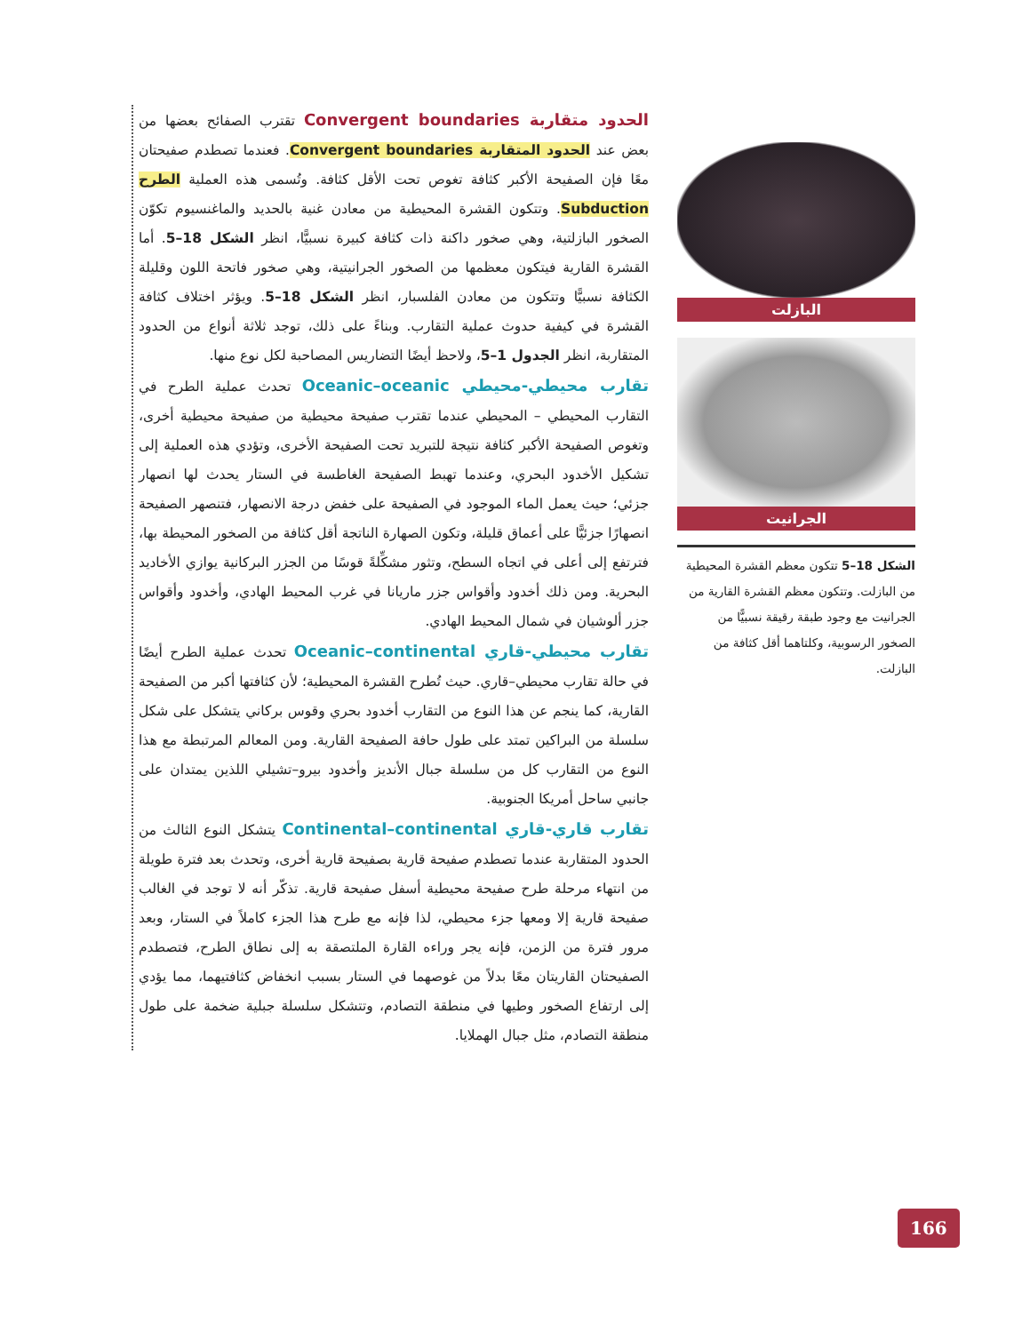الحدود متقاربة Convergent boundaries تقترب الصفائح بعضها من بعض عند الحدود المتقاربة Convergent boundaries. فعندما تصطدم صفيحتان معًا فإن الصفيحة الأكبر كثافة تغوص تحت الأقل كثافة. وتُسمى هذه العملية الطرح Subduction. وتتكون القشرة المحيطية من معادن غنية بالحديد والماغنسيوم تكوّن الصخور البازلتية، وهي صخور داكنة ذات كثافة كبيرة نسبيًّا، انظر الشكل 18–5. أما القشرة القارية فيتكون معظمها من الصخور الجرانيتية، وهي صخور فاتحة اللون وقليلة الكثافة نسبيًّا وتتكون من معادن الفلسبار، انظر الشكل 18–5. ويؤثر اختلاف كثافة القشرة في كيفية حدوث عملية التقارب. وبناءً على ذلك، توجد ثلاثة أنواع من الحدود المتقاربة، انظر الجدول 1–5، ولاحظ أيضًا التضاريس المصاحبة لكل نوع منها.
تقارب محيطي-محيطي Oceanic–oceanic تحدث عملية الطرح في التقارب المحيطي – المحيطي عندما تقترب صفيحة محيطية من صفيحة محيطية أخرى، وتغوص الصفيحة الأكبر كثافة نتيجة للتبريد تحت الصفيحة الأخرى، وتؤدي هذه العملية إلى تشكيل الأخدود البحري، وعندما تهبط الصفيحة الغاطسة في الستار يحدث لها انصهار جزئي؛ حيث يعمل الماء الموجود في الصفيحة على خفض درجة الانصهار، فتنصهر الصفيحة انصهارًا جزئيًّا على أعماق قليلة، وتكون الصهارة الناتجة أقل كثافة من الصخور المحيطة بها، فترتفع إلى أعلى في اتجاه السطح، وتثور مشكِّلةً قوسًا من الجزر البركانية يوازي الأخاديد البحرية. ومن ذلك أخدود وأقواس جزر ماريانا في غرب المحيط الهادي، وأخدود وأقواس جزر ألوشيان في شمال المحيط الهادي.
تقارب محيطي-قاري Oceanic–continental تحدث عملية الطرح أيضًا في حالة تقارب محيطي–قاري. حيث تُطرح القشرة المحيطية؛ لأن كثافتها أكبر من الصفيحة القارية، كما ينجم عن هذا النوع من التقارب أخدود بحري وقوس بركاني يتشكل على شكل سلسلة من البراكين تمتد على طول حافة الصفيحة القارية. ومن المعالم المرتبطة مع هذا النوع من التقارب كل من سلسلة جبال الأنديز وأخدود بيرو–تشيلي اللذين يمتدان على جانبي ساحل أمريكا الجنوبية.
تقارب قاري-قاري Continental–continental يتشكل النوع الثالث من الحدود المتقاربة عندما تصطدم صفيحة قارية بصفيحة قارية أخرى، وتحدث بعد فترة طويلة من انتهاء مرحلة طرح صفيحة محيطية أسفل صفيحة قارية. تذكّر أنه لا توجد في الغالب صفيحة قارية إلا ومعها جزء محيطي، لذا فإنه مع طرح هذا الجزء كاملاً في الستار، وبعد مرور فترة من الزمن، فإنه يجر وراءه القارة الملتصقة به إلى نطاق الطرح، فتصطدم الصفيحتان القاريتان معًا بدلاً من غوصهما في الستار بسبب انخفاض كثافتيهما، مما يؤدي إلى ارتفاع الصخور وطيها في منطقة التصادم، وتتشكل سلسلة جبلية ضخمة على طول منطقة التصادم، مثل جبال الهملايا.
البازلت
الجرانيت
الشكل 18–5 تتكون معظم القشرة المحيطية من البازلت. وتتكون معظم القشرة القارية من الجرانيت مع وجود طبقة رقيقة نسبيًّا من الصخور الرسوبية، وكلتاهما أقل كثافة من البازلت.
166